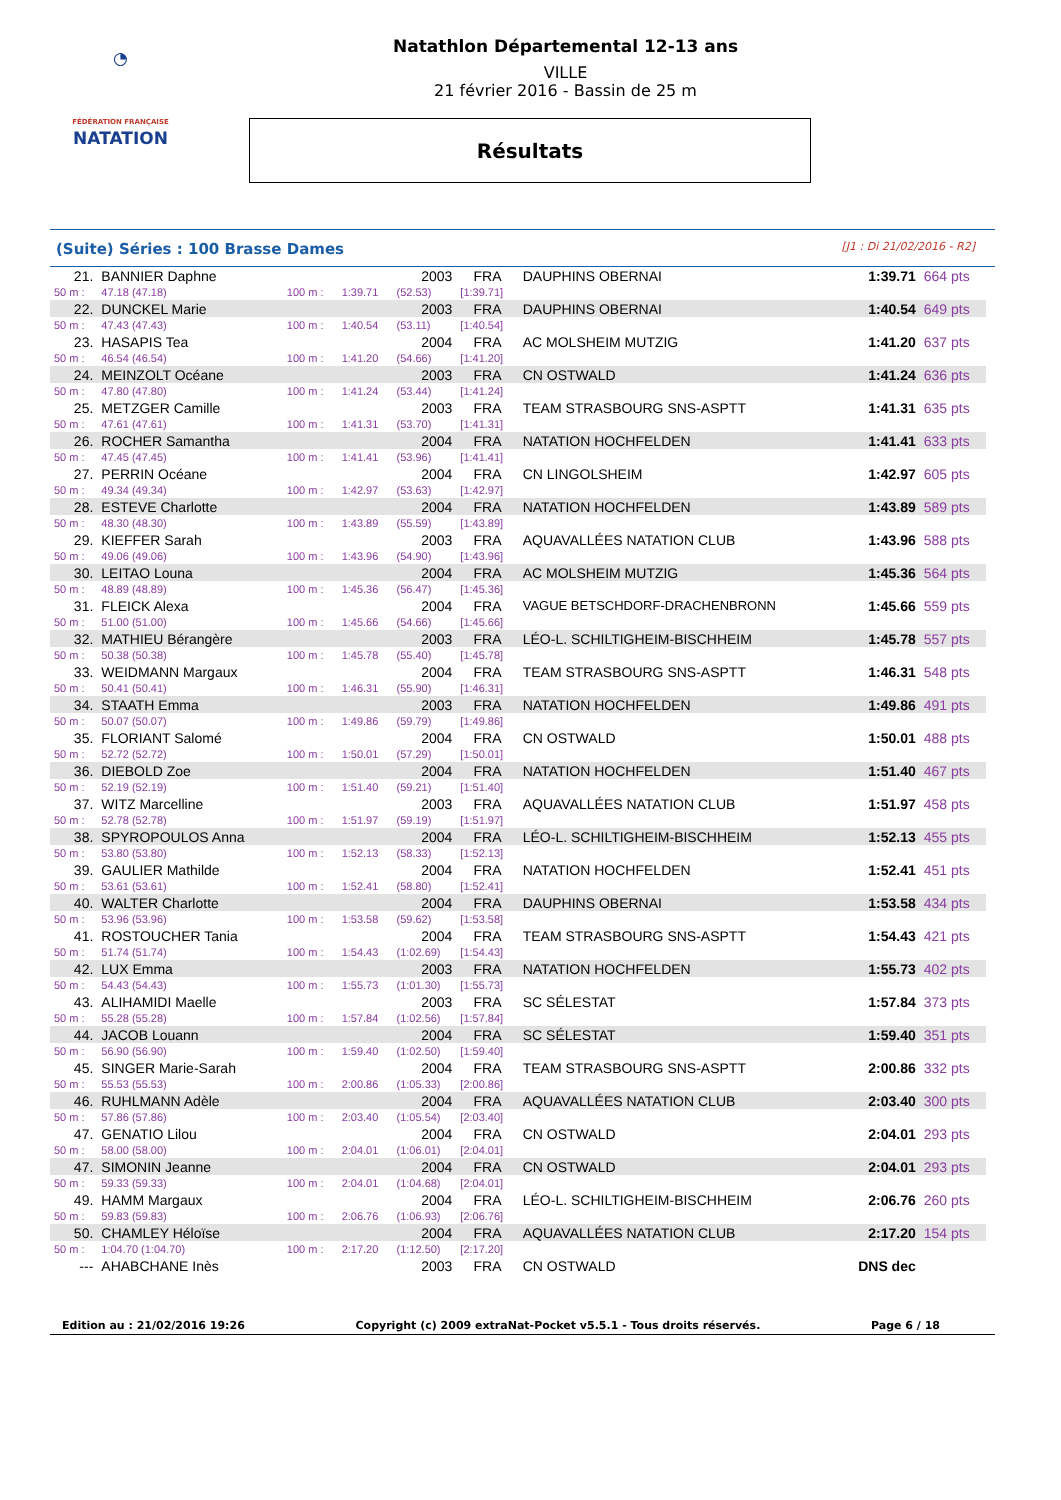◔
FÉDÉRATION FRANÇAISE
NATATION
Natathlon Départemental 12-13 ans
VILLE
21 février 2016 - Bassin de 25 m
Résultats
(Suite) Séries : 100 Brasse Dames [J1 : Di 21/02/2016 - R2]
| 21. | BANNIER Daphne | | | 2003 | FRA | DAUPHINS OBERNAI | 1:39.71 | 664 pts |
| 50 m : | 47.18 (47.18) | 100 m : | 1:39.71 | (52.53) | [1:39.71] | | | |
| 22. | DUNCKEL Marie | | | 2003 | FRA | DAUPHINS OBERNAI | 1:40.54 | 649 pts |
| 50 m : | 47.43 (47.43) | 100 m : | 1:40.54 | (53.11) | [1:40.54] | | | |
| 23. | HASAPIS Tea | | | 2004 | FRA | AC MOLSHEIM MUTZIG | 1:41.20 | 637 pts |
| 50 m : | 46.54 (46.54) | 100 m : | 1:41.20 | (54.66) | [1:41.20] | | | |
| 24. | MEINZOLT Océane | | | 2003 | FRA | CN OSTWALD | 1:41.24 | 636 pts |
| 50 m : | 47.80 (47.80) | 100 m : | 1:41.24 | (53.44) | [1:41.24] | | | |
| 25. | METZGER Camille | | | 2003 | FRA | TEAM STRASBOURG SNS-ASPTT | 1:41.31 | 635 pts |
| 50 m : | 47.61 (47.61) | 100 m : | 1:41.31 | (53.70) | [1:41.31] | | | |
| 26. | ROCHER Samantha | | | 2004 | FRA | NATATION HOCHFELDEN | 1:41.41 | 633 pts |
| 50 m : | 47.45 (47.45) | 100 m : | 1:41.41 | (53.96) | [1:41.41] | | | |
| 27. | PERRIN Océane | | | 2004 | FRA | CN LINGOLSHEIM | 1:42.97 | 605 pts |
| 50 m : | 49.34 (49.34) | 100 m : | 1:42.97 | (53.63) | [1:42.97] | | | |
| 28. | ESTEVE Charlotte | | | 2004 | FRA | NATATION HOCHFELDEN | 1:43.89 | 589 pts |
| 50 m : | 48.30 (48.30) | 100 m : | 1:43.89 | (55.59) | [1:43.89] | | | |
| 29. | KIEFFER Sarah | | | 2003 | FRA | AQUAVALLÉES NATATION CLUB | 1:43.96 | 588 pts |
| 50 m : | 49.06 (49.06) | 100 m : | 1:43.96 | (54.90) | [1:43.96] | | | |
| 30. | LEITAO Louna | | | 2004 | FRA | AC MOLSHEIM MUTZIG | 1:45.36 | 564 pts |
| 50 m : | 48.89 (48.89) | 100 m : | 1:45.36 | (56.47) | [1:45.36] | | | |
| 31. | FLEICK Alexa | | | 2004 | FRA | VAGUE BETSCHDORF-DRACHENBRONN | 1:45.66 | 559 pts |
| 50 m : | 51.00 (51.00) | 100 m : | 1:45.66 | (54.66) | [1:45.66] | | | |
| 32. | MATHIEU Bérangère | | | 2003 | FRA | LÉO-L. SCHILTIGHEIM-BISCHHEIM | 1:45.78 | 557 pts |
| 50 m : | 50.38 (50.38) | 100 m : | 1:45.78 | (55.40) | [1:45.78] | | | |
| 33. | WEIDMANN Margaux | | | 2004 | FRA | TEAM STRASBOURG SNS-ASPTT | 1:46.31 | 548 pts |
| 50 m : | 50.41 (50.41) | 100 m : | 1:46.31 | (55.90) | [1:46.31] | | | |
| 34. | STAATH Emma | | | 2003 | FRA | NATATION HOCHFELDEN | 1:49.86 | 491 pts |
| 50 m : | 50.07 (50.07) | 100 m : | 1:49.86 | (59.79) | [1:49.86] | | | |
| 35. | FLORIANT Salomé | | | 2004 | FRA | CN OSTWALD | 1:50.01 | 488 pts |
| 50 m : | 52.72 (52.72) | 100 m : | 1:50.01 | (57.29) | [1:50.01] | | | |
| 36. | DIEBOLD Zoe | | | 2004 | FRA | NATATION HOCHFELDEN | 1:51.40 | 467 pts |
| 50 m : | 52.19 (52.19) | 100 m : | 1:51.40 | (59.21) | [1:51.40] | | | |
| 37. | WITZ Marcelline | | | 2003 | FRA | AQUAVALLÉES NATATION CLUB | 1:51.97 | 458 pts |
| 50 m : | 52.78 (52.78) | 100 m : | 1:51.97 | (59.19) | [1:51.97] | | | |
| 38. | SPYROPOULOS Anna | | | 2004 | FRA | LÉO-L. SCHILTIGHEIM-BISCHHEIM | 1:52.13 | 455 pts |
| 50 m : | 53.80 (53.80) | 100 m : | 1:52.13 | (58.33) | [1:52.13] | | | |
| 39. | GAULIER Mathilde | | | 2004 | FRA | NATATION HOCHFELDEN | 1:52.41 | 451 pts |
| 50 m : | 53.61 (53.61) | 100 m : | 1:52.41 | (58.80) | [1:52.41] | | | |
| 40. | WALTER Charlotte | | | 2004 | FRA | DAUPHINS OBERNAI | 1:53.58 | 434 pts |
| 50 m : | 53.96 (53.96) | 100 m : | 1:53.58 | (59.62) | [1:53.58] | | | |
| 41. | ROSTOUCHER Tania | | | 2004 | FRA | TEAM STRASBOURG SNS-ASPTT | 1:54.43 | 421 pts |
| 50 m : | 51.74 (51.74) | 100 m : | 1:54.43 | (1:02.69) | [1:54.43] | | | |
| 42. | LUX Emma | | | 2003 | FRA | NATATION HOCHFELDEN | 1:55.73 | 402 pts |
| 50 m : | 54.43 (54.43) | 100 m : | 1:55.73 | (1:01.30) | [1:55.73] | | | |
| 43. | ALIHAMIDI Maelle | | | 2003 | FRA | SC SÉLESTAT | 1:57.84 | 373 pts |
| 50 m : | 55.28 (55.28) | 100 m : | 1:57.84 | (1:02.56) | [1:57.84] | | | |
| 44. | JACOB Louann | | | 2004 | FRA | SC SÉLESTAT | 1:59.40 | 351 pts |
| 50 m : | 56.90 (56.90) | 100 m : | 1:59.40 | (1:02.50) | [1:59.40] | | | |
| 45. | SINGER Marie-Sarah | | | 2004 | FRA | TEAM STRASBOURG SNS-ASPTT | 2:00.86 | 332 pts |
| 50 m : | 55.53 (55.53) | 100 m : | 2:00.86 | (1:05.33) | [2:00.86] | | | |
| 46. | RUHLMANN Adèle | | | 2004 | FRA | AQUAVALLÉES NATATION CLUB | 2:03.40 | 300 pts |
| 50 m : | 57.86 (57.86) | 100 m : | 2:03.40 | (1:05.54) | [2:03.40] | | | |
| 47. | GENATIO Lilou | | | 2004 | FRA | CN OSTWALD | 2:04.01 | 293 pts |
| 50 m : | 58.00 (58.00) | 100 m : | 2:04.01 | (1:06.01) | [2:04.01] | | | |
| 47. | SIMONIN Jeanne | | | 2004 | FRA | CN OSTWALD | 2:04.01 | 293 pts |
| 50 m : | 59.33 (59.33) | 100 m : | 2:04.01 | (1:04.68) | [2:04.01] | | | |
| 49. | HAMM Margaux | | | 2004 | FRA | LÉO-L. SCHILTIGHEIM-BISCHHEIM | 2:06.76 | 260 pts |
| 50 m : | 59.83 (59.83) | 100 m : | 2:06.76 | (1:06.93) | [2:06.76] | | | |
| 50. | CHAMLEY Héloïse | | | 2004 | FRA | AQUAVALLÉES NATATION CLUB | 2:17.20 | 154 pts |
| 50 m : | 1:04.70 (1:04.70) | 100 m : | 2:17.20 | (1:12.50) | [2:17.20] | | | |
| --- | AHABCHANE Inès | | | 2003 | FRA | CN OSTWALD | DNS dec | |
Edition au : 21/02/2016 19:26 Copyright (c) 2009 extraNat-Pocket v5.5.1 - Tous droits réservés. Page 6 / 18